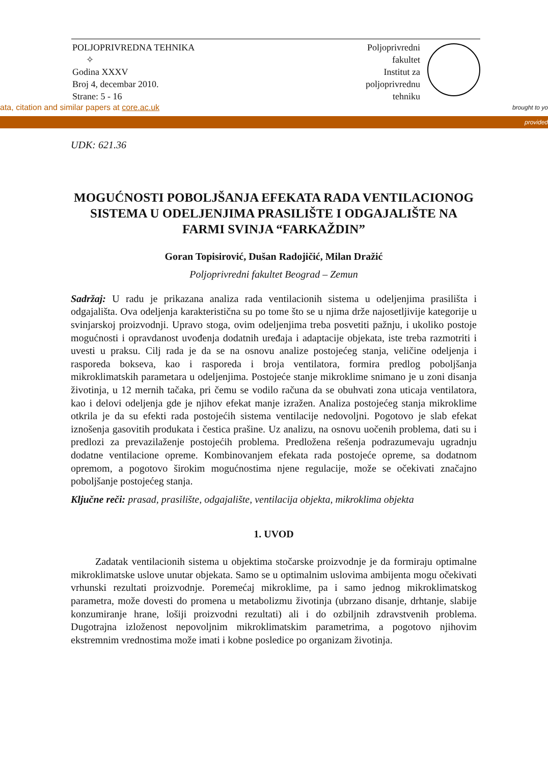POLJOPRIVREDNA TEHNIKA
✧
Godina XXXV
Broj 4, decembar 2010.
Strane: 5 - 16
Poljoprivredni
fakultet
Institut za
poljoprivrednu
tehniku
ata, citation and similar papers at core.ac.uk brought to yo
provided
UDK: 621.36
MOGUĆNOSTI POBOLJŠANJA EFEKATA RADA VENTILACIONOG SISTEMA U ODELJENJIMA PRASILIŠTE I ODGAJALIŠTE NA FARMI SVINJA “FARKAŽDIN”
Goran Topisirović, Dušan Radojičić, Milan Dražić
Poljoprivredni fakultet Beograd – Zemun
Sadržaj: U radu je prikazana analiza rada ventilacionih sistema u odeljenjima prasilišta i odgajališta. Ova odeljenja karakteristična su po tome što se u njima drže najosetljivije kategorije u svinjarskoj proizvodnji. Upravo stoga, ovim odeljenjima treba posvetiti pažnju, i ukoliko postoje mogućnosti i opravdanost uvođenja dodatnih uređaja i adaptacije objekata, iste treba razmotriti i uvesti u praksu. Cilj rada je da se na osnovu analize postojećeg stanja, veličine odeljenja i rasporeda bokseva, kao i rasporeda i broja ventilatora, formira predlog poboljšanja mikroklimatskih parametara u odeljenjima. Postojeće stanje mikroklime snimano je u zoni disanja životinja, u 12 mernih tačaka, pri čemu se vodilo računa da se obuhvati zona uticaja ventilatora, kao i delovi odeljenja gde je njihov efekat manje izražen. Analiza postojećeg stanja mikroklime otkrila je da su efekti rada postojećih sistema ventilacije nedovoljni. Pogotovo je slab efekat iznošenja gasovitih produkata i čestica prašine. Uz analizu, na osnovu uočenih problema, dati su i predlozi za prevazilaženje postojećih problema. Predložena rešenja podrazumevaju ugradnju dodatne ventilacione opreme. Kombinovanjem efekata rada postojeće opreme, sa dodatnom opremom, a pogotovo širokim mogućnostima njene regulacije, može se očekivati značajno poboljšanje postojećeg stanja.
Ključne reči: prasad, prasilište, odgajalište, ventilacija objekta, mikroklima objekta
1. UVOD
Zadatak ventilacionih sistema u objektima stočarske proizvodnje je da formiraju optimalne mikroklimatske uslove unutar objekata. Samo se u optimalnim uslovima ambijenta mogu očekivati vrhunski rezultati proizvodnje. Poremećaj mikroklime, pa i samo jednog mikroklimatskog parametra, može dovesti do promena u metabolizmu životinja (ubrzano disanje, drhtanje, slabije konzumiranje hrane, lošiji proizvodni rezultati) ali i do ozbiljnih zdravstvenih problema. Dugotrajna izloženost nepovoljnim mikroklimatskim parametrima, a pogotovo njihovim ekstremnim vrednostima može imati i kobne posledice po organizam životinja.